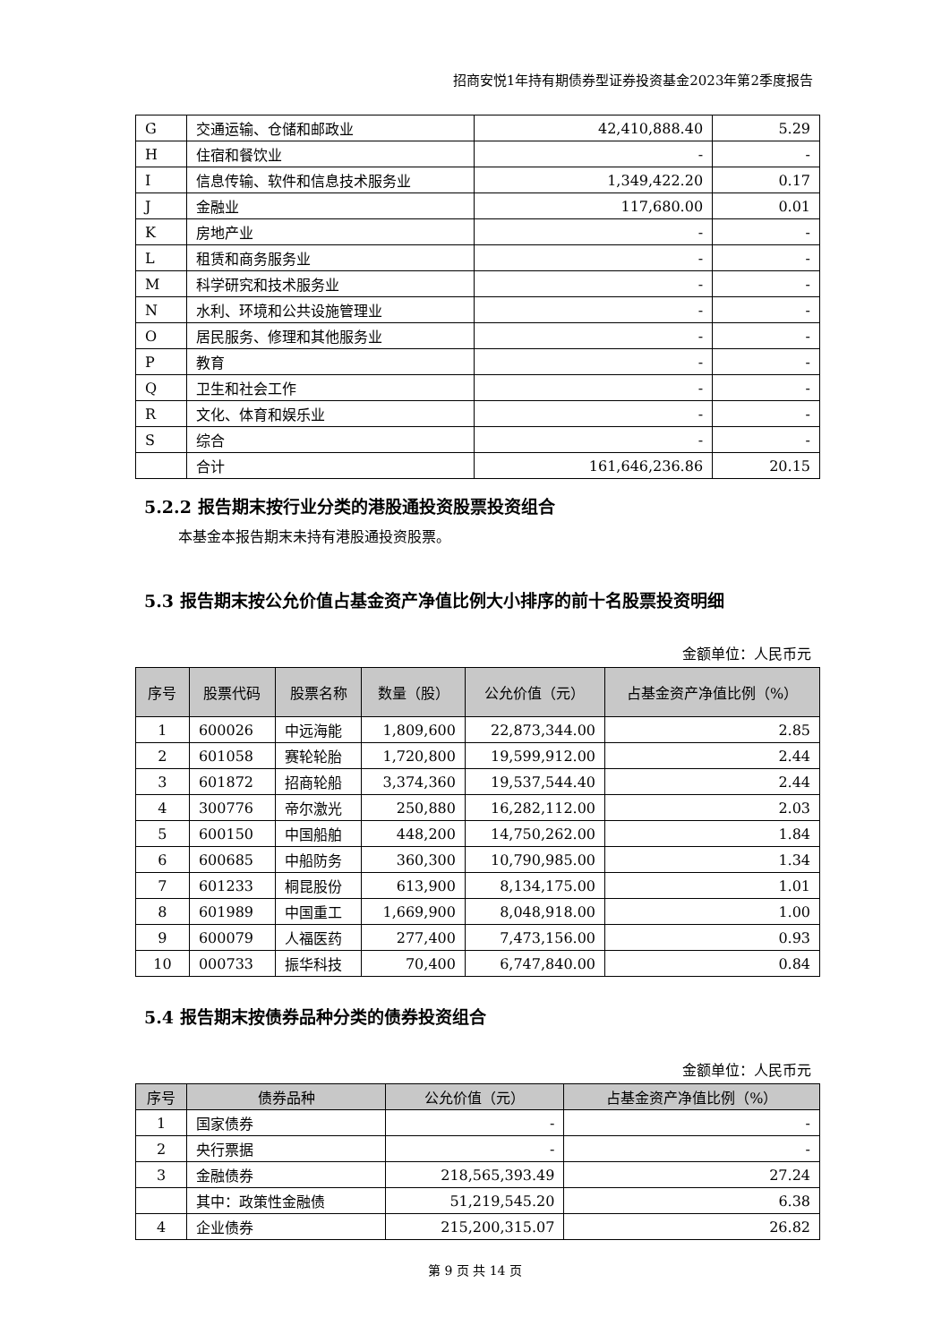招商安悦1年持有期债券型证券投资基金2023年第2季度报告
| G | 交通运输、仓储和邮政业 | 42,410,888.40 | 5.29 |
| H | 住宿和餐饮业 | - | - |
| I | 信息传输、软件和信息技术服务业 | 1,349,422.20 | 0.17 |
| J | 金融业 | 117,680.00 | 0.01 |
| K | 房地产业 | - | - |
| L | 租赁和商务服务业 | - | - |
| M | 科学研究和技术服务业 | - | - |
| N | 水利、环境和公共设施管理业 | - | - |
| O | 居民服务、修理和其他服务业 | - | - |
| P | 教育 | - | - |
| Q | 卫生和社会工作 | - | - |
| R | 文化、体育和娱乐业 | - | - |
| S | 综合 | - | - |
| | 合计 | 161,646,236.86 | 20.15 |
5.2.2 报告期末按行业分类的港股通投资股票投资组合
本基金本报告期末未持有港股通投资股票。
5.3 报告期末按公允价值占基金资产净值比例大小排序的前十名股票投资明细
金额单位：人民币元
| 序号 | 股票代码 | 股票名称 | 数量（股） | 公允价值（元） | 占基金资产净值比例（%） |
| --- | --- | --- | --- | --- | --- |
| 1 | 600026 | 中远海能 | 1,809,600 | 22,873,344.00 | 2.85 |
| 2 | 601058 | 赛轮轮胎 | 1,720,800 | 19,599,912.00 | 2.44 |
| 3 | 601872 | 招商轮船 | 3,374,360 | 19,537,544.40 | 2.44 |
| 4 | 300776 | 帝尔激光 | 250,880 | 16,282,112.00 | 2.03 |
| 5 | 600150 | 中国船舶 | 448,200 | 14,750,262.00 | 1.84 |
| 6 | 600685 | 中船防务 | 360,300 | 10,790,985.00 | 1.34 |
| 7 | 601233 | 桐昆股份 | 613,900 | 8,134,175.00 | 1.01 |
| 8 | 601989 | 中国重工 | 1,669,900 | 8,048,918.00 | 1.00 |
| 9 | 600079 | 人福医药 | 277,400 | 7,473,156.00 | 0.93 |
| 10 | 000733 | 振华科技 | 70,400 | 6,747,840.00 | 0.84 |
5.4 报告期末按债券品种分类的债券投资组合
金额单位：人民币元
| 序号 | 债券品种 | 公允价值（元） | 占基金资产净值比例（%） |
| --- | --- | --- | --- |
| 1 | 国家债券 | - | - |
| 2 | 央行票据 | - | - |
| 3 | 金融债券 | 218,565,393.49 | 27.24 |
| | 其中：政策性金融债 | 51,219,545.20 | 6.38 |
| 4 | 企业债券 | 215,200,315.07 | 26.82 |
第 9 页 共 14 页